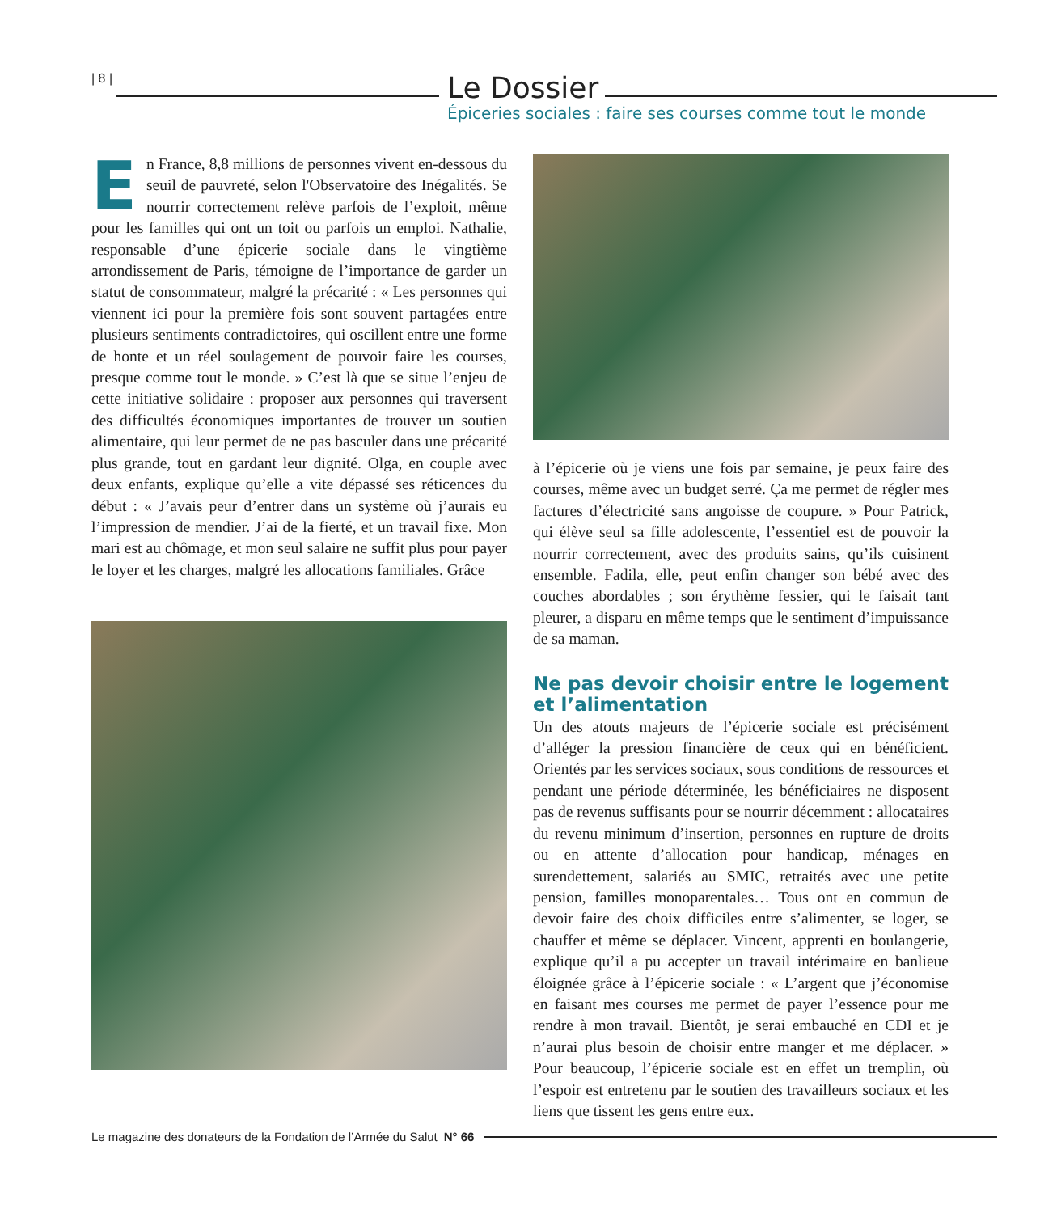| 8 |
Le Dossier
Épiceries sociales : faire ses courses comme tout le monde
En France, 8,8 millions de personnes vivent en-dessous du seuil de pauvreté, selon l'Observatoire des Inégalités. Se nourrir correctement relève parfois de l’exploit, même pour les familles qui ont un toit ou parfois un emploi. Nathalie, responsable d’une épicerie sociale dans le vingtième arrondissement de Paris, témoigne de l’importance de garder un statut de consommateur, malgré la précarité : « Les personnes qui viennent ici pour la première fois sont souvent partagées entre plusieurs sentiments contradictoires, qui oscillent entre une forme de honte et un réel soulagement de pouvoir faire les courses, presque comme tout le monde. » C’est là que se situe l’enjeu de cette initiative solidaire : proposer aux personnes qui traversent des difficultés économiques importantes de trouver un soutien alimentaire, qui leur permet de ne pas basculer dans une précarité plus grande, tout en gardant leur dignité. Olga, en couple avec deux enfants, explique qu’elle a vite dépassé ses réticences du début : « J’avais peur d’entrer dans un système où j’aurais eu l’impression de mendier. J’ai de la fierté, et un travail fixe. Mon mari est au chômage, et mon seul salaire ne suffit plus pour payer le loyer et les charges, malgré les allocations familiales. Grâce
à l’épicerie où je viens une fois par semaine, je peux faire des courses, même avec un budget serré. Ça me permet de régler mes factures d’électricité sans angoisse de coupure. » Pour Patrick, qui élève seul sa fille adolescente, l’essentiel est de pouvoir la nourrir correctement, avec des produits sains, qu’ils cuisinent ensemble. Fadila, elle, peut enfin changer son bébé avec des couches abordables ; son érythème fessier, qui le faisait tant pleurer, a disparu en même temps que le sentiment d’impuissance de sa maman.
Ne pas devoir choisir entre le logement et l’alimentation
Un des atouts majeurs de l’épicerie sociale est précisément d’alléger la pression financière de ceux qui en bénéficient. Orientés par les services sociaux, sous conditions de ressources et pendant une période déterminée, les bénéficiaires ne disposent pas de revenus suffisants pour se nourrir décemment : allocataires du revenu minimum d’insertion, personnes en rupture de droits ou en attente d’allocation pour handicap, ménages en surendettement, salariés au SMIC, retraités avec une petite pension, familles monoparentales… Tous ont en commun de devoir faire des choix difficiles entre s’alimenter, se loger, se chauffer et même se déplacer. Vincent, apprenti en boulangerie, explique qu’il a pu accepter un travail intérimaire en banlieue éloignée grâce à l’épicerie sociale : « L’argent que j’économise en faisant mes courses me permet de payer l’essence pour me rendre à mon travail. Bientôt, je serai embauché en CDI et je n’aurai plus besoin de choisir entre manger et me déplacer. » Pour beaucoup, l’épicerie sociale est en effet un tremplin, où l’espoir est entretenu par le soutien des travailleurs sociaux et les liens que tissent les gens entre eux.
Le magazine des donateurs de la Fondation de l’Armée du Salut N° 66